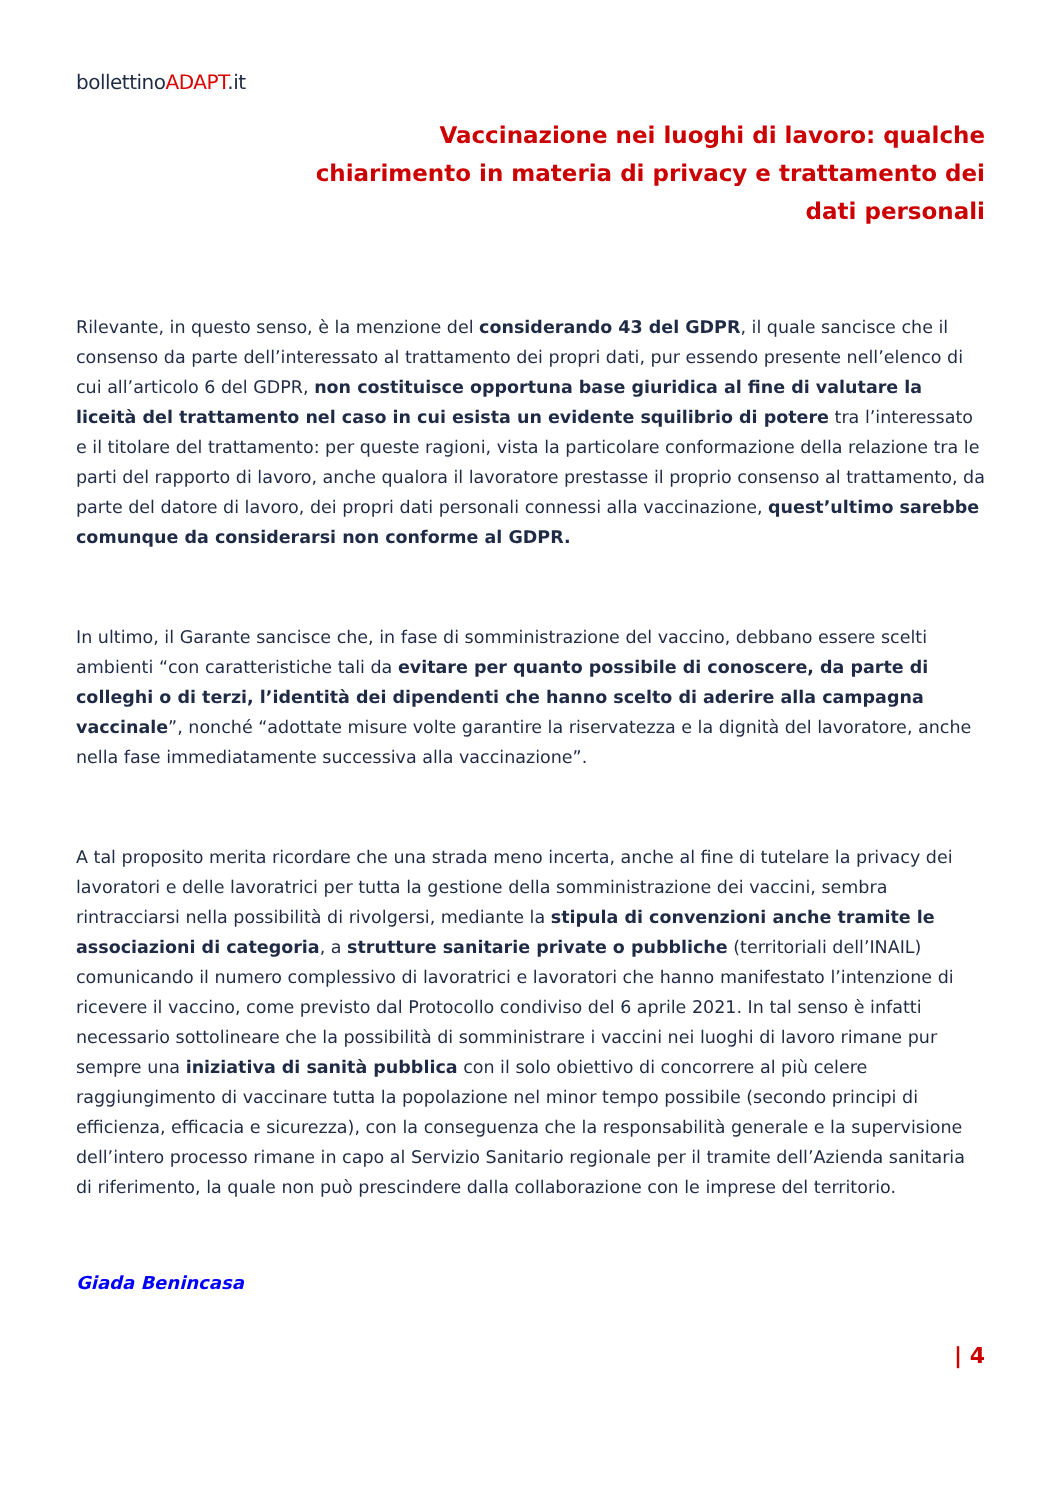bollettinoADAPT.it
Vaccinazione nei luoghi di lavoro: qualche
chiarimento in materia di privacy e trattamento dei
dati personali
Rilevante, in questo senso, è la menzione del considerando 43 del GDPR, il quale sancisce che il consenso da parte dell’interessato al trattamento dei propri dati, pur essendo presente nell’elenco di cui all’articolo 6 del GDPR, non costituisce opportuna base giuridica al fine di valutare la liceità del trattamento nel caso in cui esista un evidente squilibrio di potere tra l’interessato e il titolare del trattamento: per queste ragioni, vista la particolare conformazione della relazione tra le parti del rapporto di lavoro, anche qualora il lavoratore prestasse il proprio consenso al trattamento, da parte del datore di lavoro, dei propri dati personali connessi alla vaccinazione, quest’ultimo sarebbe comunque da considerarsi non conforme al GDPR.
In ultimo, il Garante sancisce che, in fase di somministrazione del vaccino, debbano essere scelti ambienti “con caratteristiche tali da evitare per quanto possibile di conoscere, da parte di colleghi o di terzi, l’identità dei dipendenti che hanno scelto di aderire alla campagna vaccinale”, nonché “adottate misure volte garantire la riservatezza e la dignità del lavoratore, anche nella fase immediatamente successiva alla vaccinazione”.
A tal proposito merita ricordare che una strada meno incerta, anche al fine di tutelare la privacy dei lavoratori e delle lavoratrici per tutta la gestione della somministrazione dei vaccini, sembra rintracciarsi nella possibilità di rivolgersi, mediante la stipula di convenzioni anche tramite le associazioni di categoria, a strutture sanitarie private o pubbliche (territoriali dell’INAIL) comunicando il numero complessivo di lavoratrici e lavoratori che hanno manifestato l’intenzione di ricevere il vaccino, come previsto dal Protocollo condiviso del 6 aprile 2021. In tal senso è infatti necessario sottolineare che la possibilità di somministrare i vaccini nei luoghi di lavoro rimane pur sempre una iniziativa di sanità pubblica con il solo obiettivo di concorrere al più celere raggiungimento di vaccinare tutta la popolazione nel minor tempo possibile (secondo principi di efficienza, efficacia e sicurezza), con la conseguenza che la responsabilità generale e la supervisione dell’intero processo rimane in capo al Servizio Sanitario regionale per il tramite dell’Azienda sanitaria di riferimento, la quale non può prescindere dalla collaborazione con le imprese del territorio.
Giada Benincasa
| 4